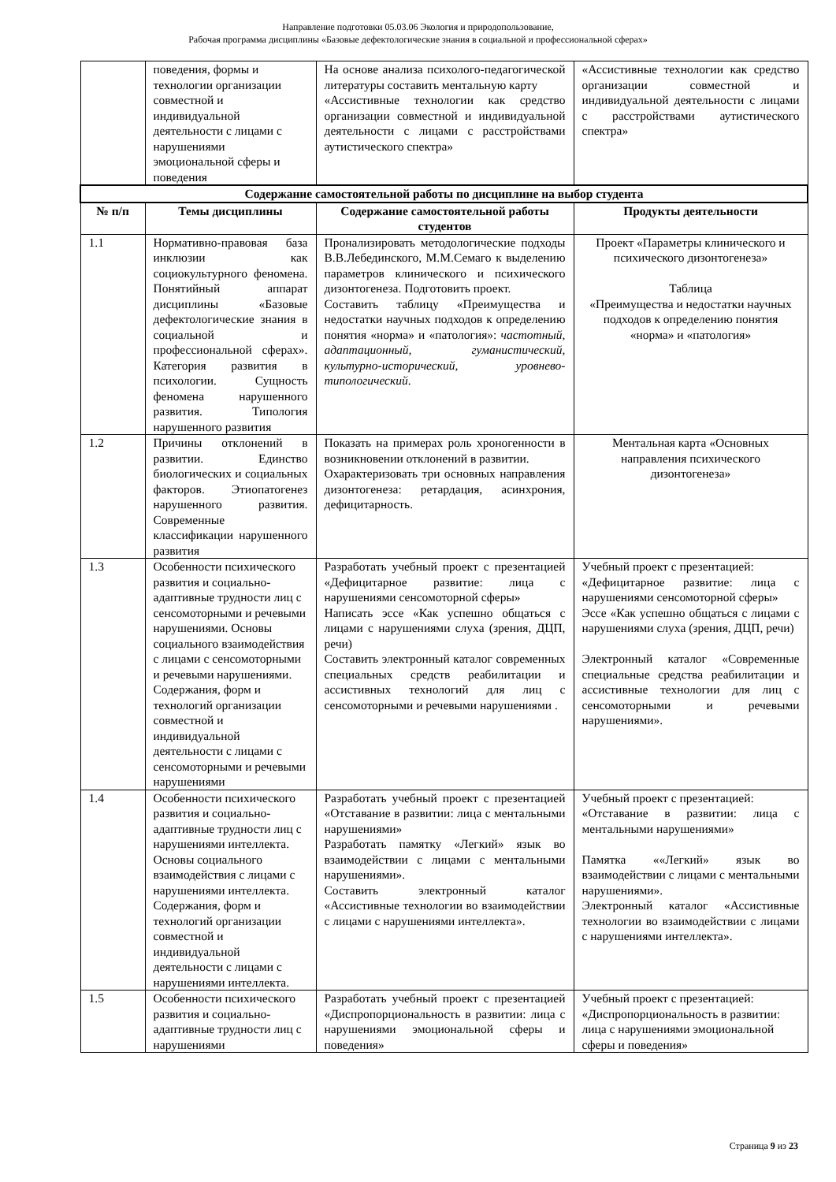Направление подготовки 05.03.06 Экология и природопользование,
Рабочая программа дисциплины «Базовые дефектологические знания в социальной и профессиональной сферах»
| | поведения, формы и технологии организации совместной и индивидуальной деятельности с лицами с нарушениями эмоциональной сферы и поведения | На основе анализа психолого-педагогической литературы составить ментальную карту «Ассистивные технологии как средство организации совместной и индивидуальной деятельности с лицами с расстройствами аутистического спектра» | «Ассистивные технологии как средство организации совместной и индивидуальной деятельности с лицами с расстройствами аутистического спектра» |
| Содержание самостоятельной работы по дисциплине на выбор студента | | | |
| № п/п | Темы дисциплины | Содержание самостоятельной работы студентов | Продукты деятельности |
| 1.1 | Нормативно-правовая база инклюзии как социокультурного феномена. Понятийный аппарат дисциплины «Базовые дефектологические знания в социальной и профессиональной сферах». Категория развития в психологии. Сущность феномена нарушенного развития. Типология нарушенного развития | Пронализировать методологические подходы В.В.Лебединского, М.М.Семаго к выделению параметров клинического и психического дизонтогенеза. Подготовить проект. Составить таблицу «Преимущества и недостатки научных подходов к определению понятия «норма» и «патология»: частотный, адаптационный, гуманистический, культурно-исторический, уровнево-типологический . | Проект «Параметры клинического и психического дизонтогенеза» Таблица «Преимущества и недостатки научных подходов к определению понятия «норма» и «патология» |
| 1.2 | Причины отклонений в развитии. Единство биологических и социальных факторов. Этиопатогенез нарушенного развития. Современные классификации нарушенного развития | Показать на примерах роль хроногенности в возникновении отклонений в развитии. Охарактеризовать три основных направления дизонтогенеза: ретардация, асинхрония, дефицитарность. | Ментальная карта «Основных направления психического дизонтогенеза» |
| 1.3 | Особенности психического развития и социально-адаптивные трудности лиц с сенсомоторными и речевыми нарушениями. Основы социального взаимодействия с лицами с сенсомоторными и речевыми нарушениями. Содержания, форм и технологий организации совместной и индивидуальной деятельности с лицами с сенсомоторными и речевыми нарушениями | Разработать учебный проект с презентацией «Дефицитарное развитие: лица с нарушениями сенсомоторной сферы» Написать эссе «Как успешно общаться с лицами с нарушениями слуха (зрения, ДЦП, речи) Составить электронный каталог современных специальных средств реабилитации и ассистивных технологий для лиц с сенсомоторными и речевыми нарушениями . | Учебный проект с презентацией: «Дефицитарное развитие: лица с нарушениями сенсомоторной сферы» Эссе «Как успешно общаться с лицами с нарушениями слуха (зрения, ДЦП, речи) Электронный каталог «Современные специальные средства реабилитации и ассистивные технологии для лиц с сенсомоторными и речевыми нарушениями». |
| 1.4 | Особенности психического развития и социально-адаптивные трудности лиц с нарушениями интеллекта. Основы социального взаимодействия с лицами с нарушениями интеллекта. Содержания, форм и технологий организации совместной и индивидуальной деятельности с лицами с нарушениями интеллекта. | Разработать учебный проект с презентацией «Отставание в развитии: лица с ментальными нарушениями» Разработать памятку «Легкий» язык во взаимодействии с лицами с ментальными нарушениями». Составить электронный каталог «Ассистивные технологии во взаимодействии с лицами с нарушениями интеллекта». | Учебный проект с презентацией: «Отставание в развитии: лица с ментальными нарушениями» Памятка ««Легкий» язык во взаимодействии с лицами с ментальными нарушениями». Электронный каталог «Ассистивные технологии во взаимодействии с лицами с нарушениями интеллекта». |
| 1.5 | Особенности психического развития и социально-адаптивные трудности лиц с нарушениями | Разработать учебный проект с презентацией «Диспропорциональность в развитии: лица с нарушениями эмоциональной сферы и поведения» | Учебный проект с презентацией: «Диспропорциональность в развитии: лица с нарушениями эмоциональной сферы и поведения» |
Страница 9 из 23